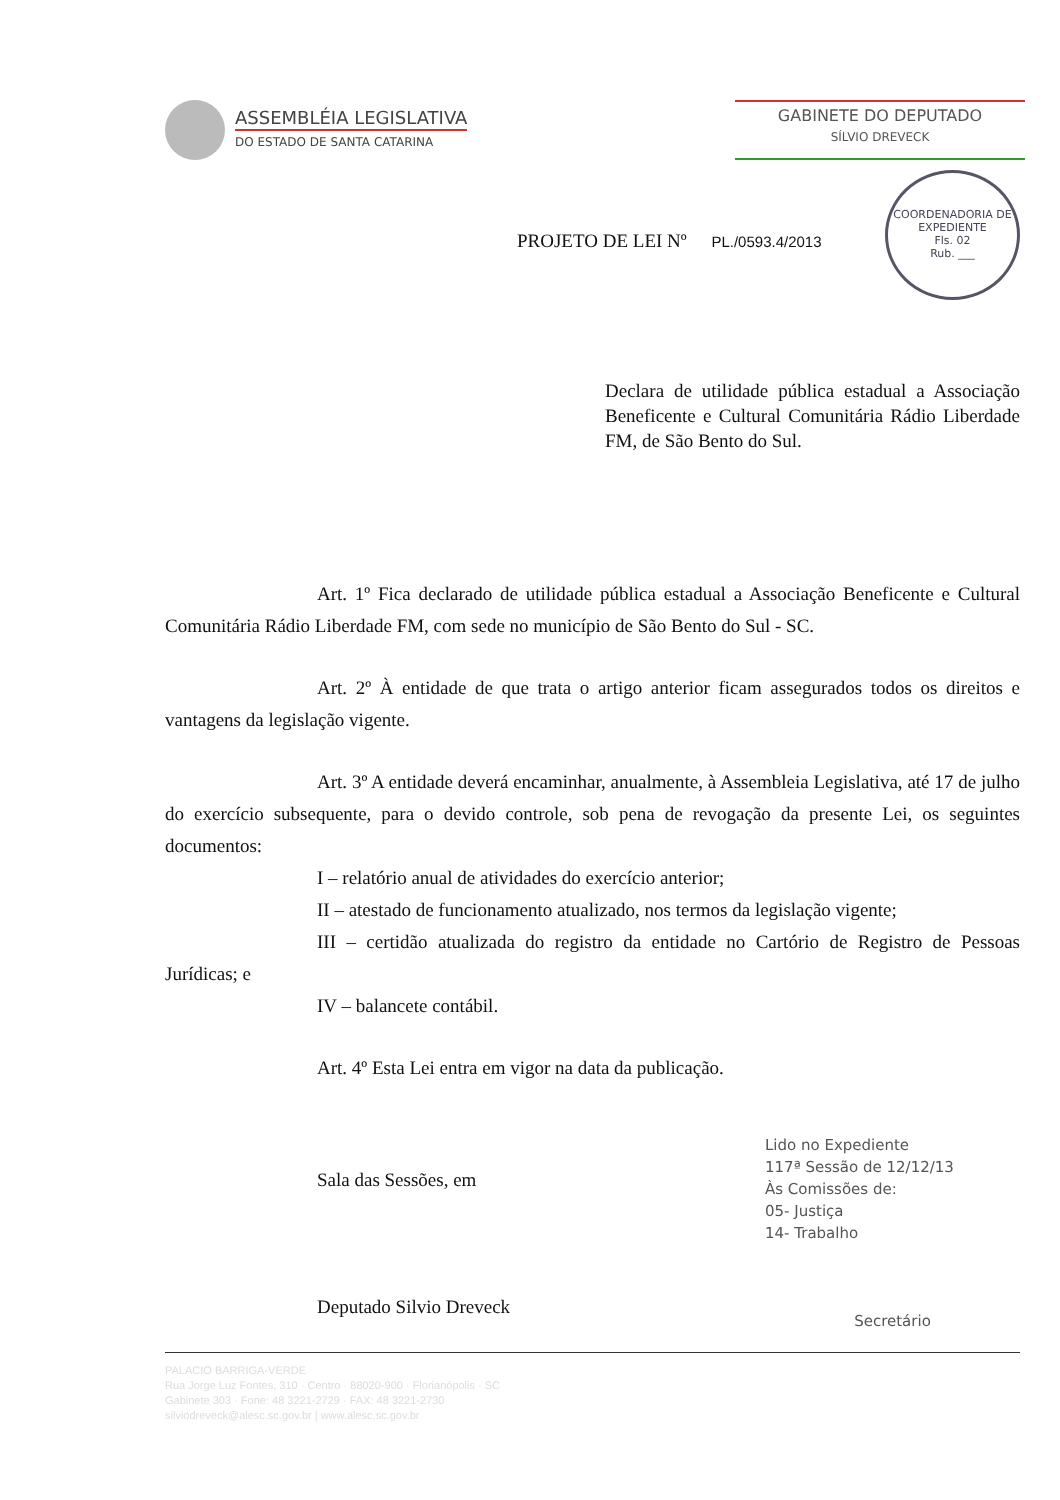ASSEMBLÉIA LEGISLATIVA
DO ESTADO DE SANTA CATARINA
GABINETE DO DEPUTADO
SÍLVIO DREVECK
COORDENADORIA DE EXPEDIENTE
Fls. 02
Rub. ___
PROJETO DE LEI Nº PL./0593.4/2013
Declara de utilidade pública estadual a Associação Beneficente e Cultural Comunitária Rádio Liberdade FM, de São Bento do Sul.
Art. 1º Fica declarado de utilidade pública estadual a Associação Beneficente e Cultural Comunitária Rádio Liberdade FM, com sede no município de São Bento do Sul - SC.
Art. 2º À entidade de que trata o artigo anterior ficam assegurados todos os direitos e vantagens da legislação vigente.
Art. 3º A entidade deverá encaminhar, anualmente, à Assembleia Legislativa, até 17 de julho do exercício subsequente, para o devido controle, sob pena de revogação da presente Lei, os seguintes documentos:
I – relatório anual de atividades do exercício anterior;
II – atestado de funcionamento atualizado, nos termos da legislação vigente;
III – certidão atualizada do registro da entidade no Cartório de Registro de Pessoas Jurídicas; e
IV – balancete contábil.
Art. 4º Esta Lei entra em vigor na data da publicação.
Sala das Sessões, em
Deputado Silvio Dreveck
Lido no Expediente
117ª Sessão de 12/12/13
Às Comissões de:
05- Justiça
14- Trabalho
Secretário
PALACIO BARRIGA-VERDE
Rua Jorge Luz Fontes, 310 · Centro · 88020-900 · Florianópolis · SC
Gabinete 303 · Fone: 48 3221-2729 · FAX: 48 3221-2730
silviodreveck@alesc.sc.gov.br | www.alesc.sc.gov.br